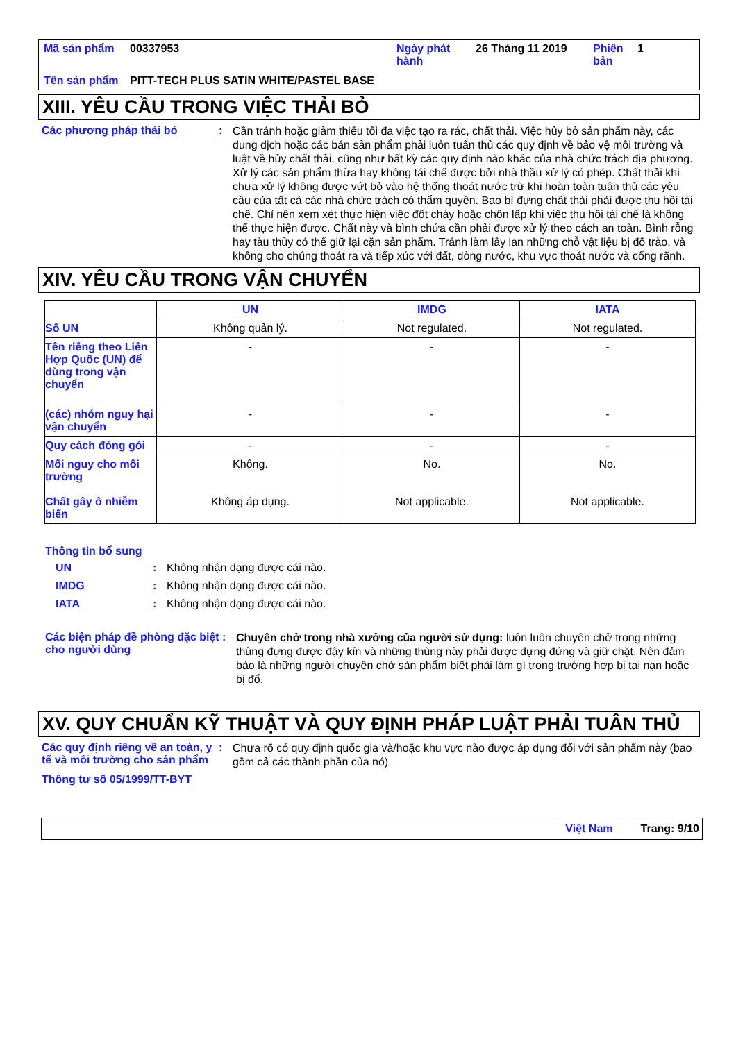| Mã sản phẩm | 00337953 | Ngày phát hành | 26 Tháng 11 2019 | Phiên bản | 1 |
| Tên sản phẩm | PITT-TECH PLUS SATIN WHITE/PASTEL BASE | | | | |
XIII. YÊU CẦU TRONG VIỆC THẢI BỎ
Các phương pháp thải bỏ :
Cần tránh hoặc giảm thiểu tối đa việc tạo ra rác, chất thải. Việc hủy bỏ sản phẩm này, các dung dịch hoặc các bán sản phẩm phải luôn tuân thủ các quy định về bảo vệ môi trường và luật về hủy chất thải, cũng như bất kỳ các quy định nào khác của nhà chức trách địa phương. Xử lý các sản phẩm thừa hay không tái chế được bởi nhà thầu xử lý có phép. Chất thải khi chưa xử lý không được vứt bỏ vào hệ thống thoát nước trừ khi hoàn toàn tuân thủ các yêu cầu của tất cả các nhà chức trách có thẩm quyền. Bao bì đựng chất thải phải được thu hồi tái chế. Chỉ nên xem xét thực hiện việc đốt cháy hoặc chôn lấp khi việc thu hồi tái chế là không thể thực hiện được. Chất này và bình chứa cần phải được xử lý theo cách an toàn. Bình rỗng hay tàu thủy có thể giữ lại cặn sản phẩm. Tránh làm lây lan những chỗ vật liệu bị đổ trào, và không cho chúng thoát ra và tiếp xúc với đất, dòng nước, khu vực thoát nước và cống rãnh.
XIV. YÊU CẦU TRONG VẬN CHUYỂN
| | UN | IMDG | IATA |
| --- | --- | --- | --- |
| Số UN | Không quản lý. | Not regulated. | Not regulated. |
| Tên riêng theo Liên Hợp Quốc (UN) để dùng trong vận chuyển | - | - | - |
| (các) nhóm nguy hại vận chuyển | - | - | - |
| Quy cách đóng gói | - | - | - |
| Mối nguy cho môi trường Chất gây ô nhiễm biển | Không. Không áp dụng. | No. Not applicable. | No. Not applicable. |
Thông tin bổ sung
UN : Không nhận dạng được cái nào.
IMDG : Không nhận dạng được cái nào.
IATA : Không nhận dạng được cái nào.
Các biện pháp đề phòng đặc biệt cho người dùng
:
Chuyên chở trong nhà xưởng của người sử dụng: luôn luôn chuyên chở trong những thùng đựng được đậy kín và những thùng này phải được dựng đứng và giữ chặt. Nên đảm bảo là những người chuyên chở sản phẩm biết phải làm gì trong trường hợp bị tai nạn hoặc bị đổ.
XV. QUY CHUẨN KỸ THUẬT VÀ QUY ĐỊNH PHÁP LUẬT PHẢI TUÂN THỦ
Các quy định riêng về an toàn, y tế và môi trường cho sản phẩm
:
Chưa rõ có quy định quốc gia và/hoặc khu vực nào được áp dụng đối với sản phẩm này (bao gồm cả các thành phần của nó).
Thông tư số 05/1999/TT-BYT
Việt Nam Trang: 9/10